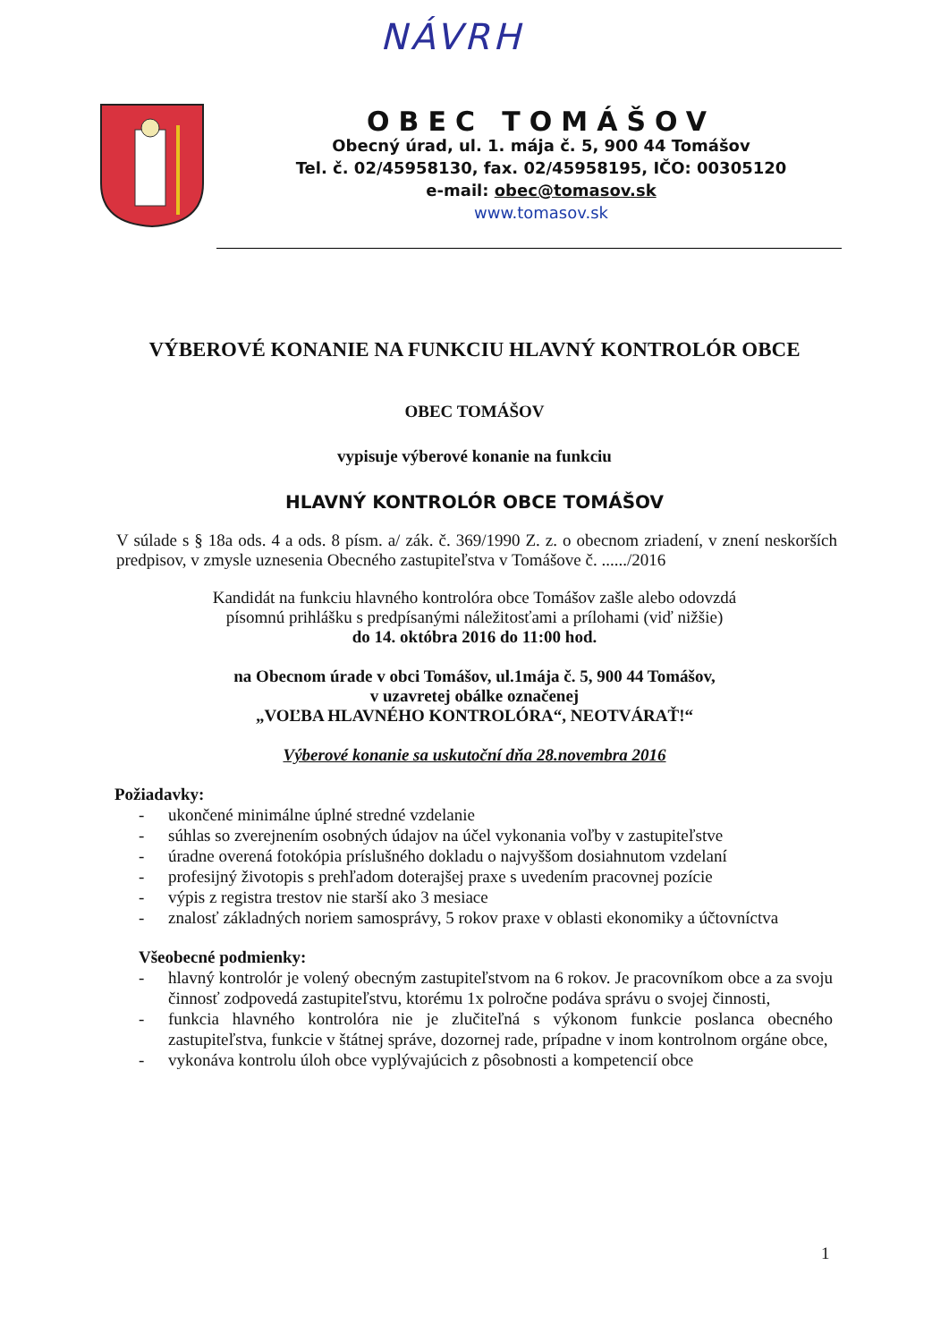NÁVRH
OBEC TOMÁŠOV
Obecný úrad, ul. 1. mája č. 5, 900 44 Tomášov
Tel. č. 02/45958130, fax. 02/45958195, IČO: 00305120
e-mail: obec@tomasov.sk
www.tomasov.sk
VÝBEROVÉ KONANIE NA FUNKCIU HLAVNÝ KONTROLÓR OBCE
OBEC TOMÁŠOV
vypisuje výberové konanie na funkciu
HLAVNÝ KONTROLÓR OBCE TOMÁŠOV
V súlade s § 18a ods. 4 a ods. 8 písm. a/ zák. č. 369/1990 Z. z. o obecnom zriadení, v znení neskorších predpisov, v zmysle uznesenia Obecného zastupiteľstva v Tomášove č. ....../2016
Kandidát na funkciu hlavného kontrolóra obce Tomášov zašle alebo odovzdá
písomnú prihlášku s predpísanými náležitosťami a prílohami (viď nižšie)
do 14. októbra 2016 do 11:00 hod.
na Obecnom úrade v obci Tomášov, ul.1mája č. 5, 900 44 Tomášov,
v uzavretej obálke označenej
„VOĽBA HLAVNÉHO KONTROLÓRA“, NEOTVÁRAŤ!“
Výberové konanie sa uskutoční dňa 28.novembra 2016
Požiadavky:
- ukončené minimálne úplné stredné vzdelanie
- súhlas so zverejnením osobných údajov na účel vykonania voľby v zastupiteľstve
- úradne overená fotokópia príslušného dokladu o najvyššom dosiahnutom vzdelaní
- profesijný životopis s prehľadom doterajšej praxe s uvedením pracovnej pozície
- výpis z registra trestov nie starší ako 3 mesiace
- znalosť základných noriem samosprávy, 5 rokov praxe v oblasti ekonomiky a účtovníctva
Všeobecné podmienky:
- hlavný kontrolór je volený obecným zastupiteľstvom na 6 rokov. Je pracovníkom obce a za svoju činnosť zodpovedá zastupiteľstvu, ktorému 1x polročne podáva správu o svojej činnosti,
- funkcia hlavného kontrolóra nie je zlučiteľná s výkonom funkcie poslanca obecného zastupiteľstva, funkcie v štátnej správe, dozornej rade, prípadne v inom kontrolnom orgáne obce,
- vykonáva kontrolu úloh obce vyplývajúcich z pôsobnosti a kompetencií obce
1